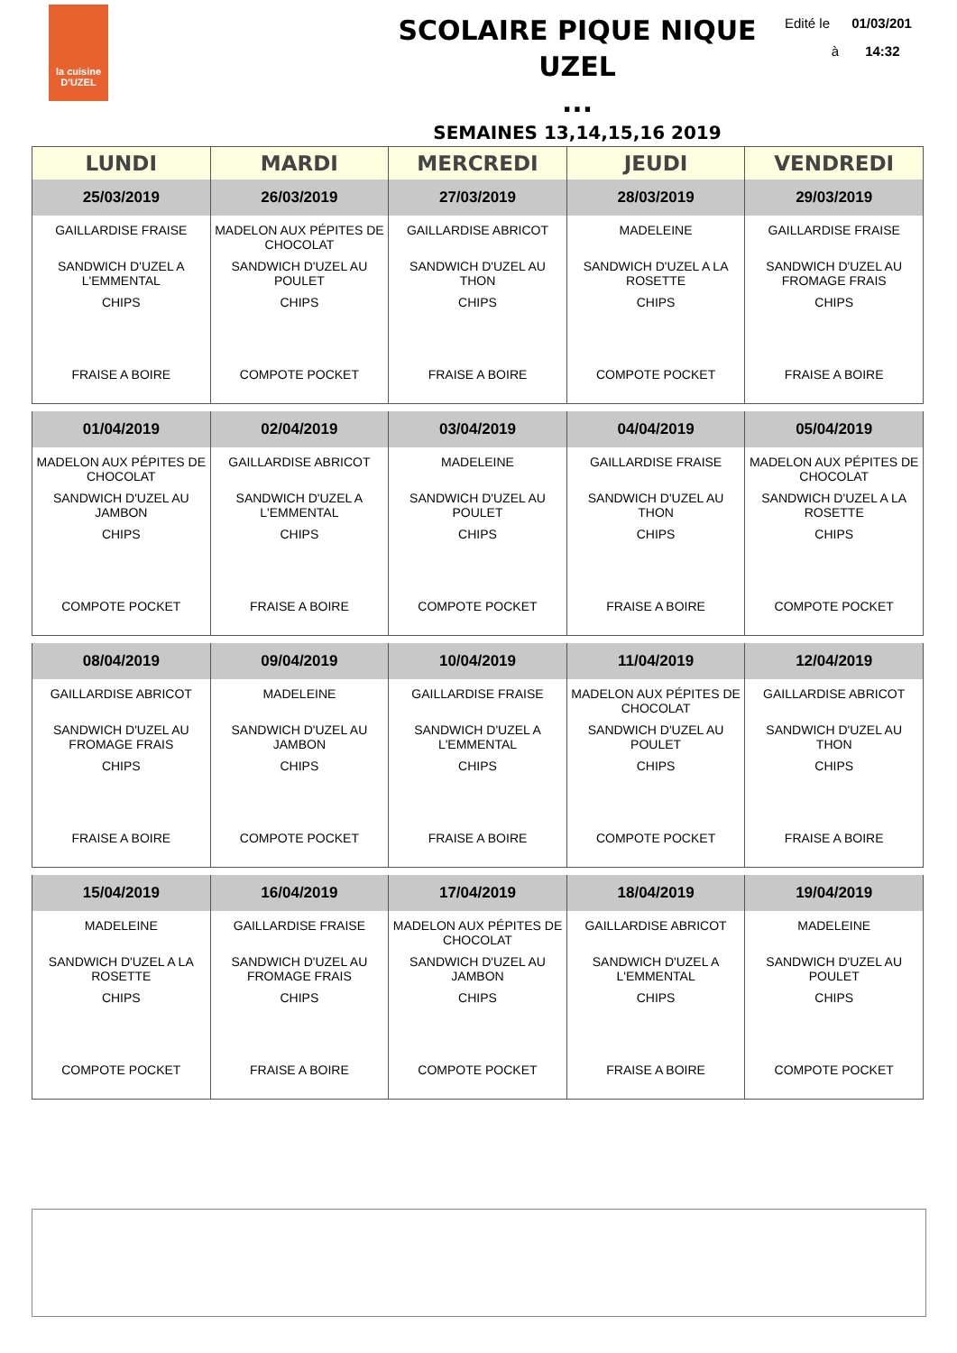la cuisine
D'UZEL
SCOLAIRE PIQUE NIQUE UZEL
...
Edité le 01/03/201
à 14:32
SEMAINES 13,14,15,16 2019
| LUNDI | MARDI | MERCREDI | JEUDI | VENDREDI |
| --- | --- | --- | --- | --- |
| 25/03/2019 | 26/03/2019 | 27/03/2019 | 28/03/2019 | 29/03/2019 |
| GAILLARDISE FRAISE SANDWICH D'UZEL A L'EMMENTAL CHIPS FRAISE A BOIRE | MADELON AUX PÉPITES DE CHOCOLAT SANDWICH D'UZEL AU POULET CHIPS COMPOTE POCKET | GAILLARDISE ABRICOT SANDWICH D'UZEL AU THON CHIPS FRAISE A BOIRE | MADELEINE SANDWICH D'UZEL A LA ROSETTE CHIPS COMPOTE POCKET | GAILLARDISE FRAISE SANDWICH D'UZEL AU FROMAGE FRAIS CHIPS FRAISE A BOIRE |
| 01/04/2019 | 02/04/2019 | 03/04/2019 | 04/04/2019 | 05/04/2019 |
| MADELON AUX PÉPITES DE CHOCOLAT SANDWICH D'UZEL AU JAMBON CHIPS COMPOTE POCKET | GAILLARDISE ABRICOT SANDWICH D'UZEL A L'EMMENTAL CHIPS FRAISE A BOIRE | MADELEINE SANDWICH D'UZEL AU POULET CHIPS COMPOTE POCKET | GAILLARDISE FRAISE SANDWICH D'UZEL AU THON CHIPS FRAISE A BOIRE | MADELON AUX PÉPITES DE CHOCOLAT SANDWICH D'UZEL A LA ROSETTE CHIPS COMPOTE POCKET |
| 08/04/2019 | 09/04/2019 | 10/04/2019 | 11/04/2019 | 12/04/2019 |
| GAILLARDISE ABRICOT SANDWICH D'UZEL AU FROMAGE FRAIS CHIPS FRAISE A BOIRE | MADELEINE SANDWICH D'UZEL AU JAMBON CHIPS COMPOTE POCKET | GAILLARDISE FRAISE SANDWICH D'UZEL A L'EMMENTAL CHIPS FRAISE A BOIRE | MADELON AUX PÉPITES DE CHOCOLAT SANDWICH D'UZEL AU POULET CHIPS COMPOTE POCKET | GAILLARDISE ABRICOT SANDWICH D'UZEL AU THON CHIPS FRAISE A BOIRE |
| 15/04/2019 | 16/04/2019 | 17/04/2019 | 18/04/2019 | 19/04/2019 |
| MADELEINE SANDWICH D'UZEL A LA ROSETTE CHIPS COMPOTE POCKET | GAILLARDISE FRAISE SANDWICH D'UZEL AU FROMAGE FRAIS CHIPS FRAISE A BOIRE | MADELON AUX PÉPITES DE CHOCOLAT SANDWICH D'UZEL AU JAMBON CHIPS COMPOTE POCKET | GAILLARDISE ABRICOT SANDWICH D'UZEL A L'EMMENTAL CHIPS FRAISE A BOIRE | MADELEINE SANDWICH D'UZEL AU POULET CHIPS COMPOTE POCKET |